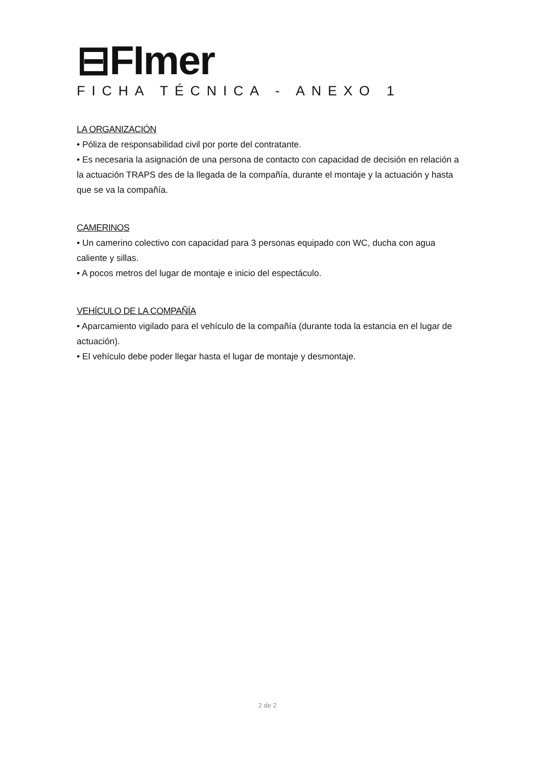⊟FImer
FICHA TÉCNICA - ANEXO 1
LA ORGANIZACIÓN
• Póliza de responsabilidad civil por porte del contratante.
• Es necesaria la asignación de una persona de contacto con capacidad de decisión en relación a la actuación TRAPS des de la llegada de la compañía, durante el montaje y la actuación y hasta que se va la compañía.
CAMERINOS
• Un camerino colectivo con capacidad para 3 personas equipado con WC, ducha con agua caliente y sillas.
• A pocos metros del lugar de montaje e inicio del espectáculo.
VEHÍCULO DE LA COMPAÑÍA
• Aparcamiento vigilado para el vehículo de la compañía (durante toda la estancia en el lugar de actuación).
• El vehículo debe poder llegar hasta el lugar de montaje y desmontaje.
2 de 2